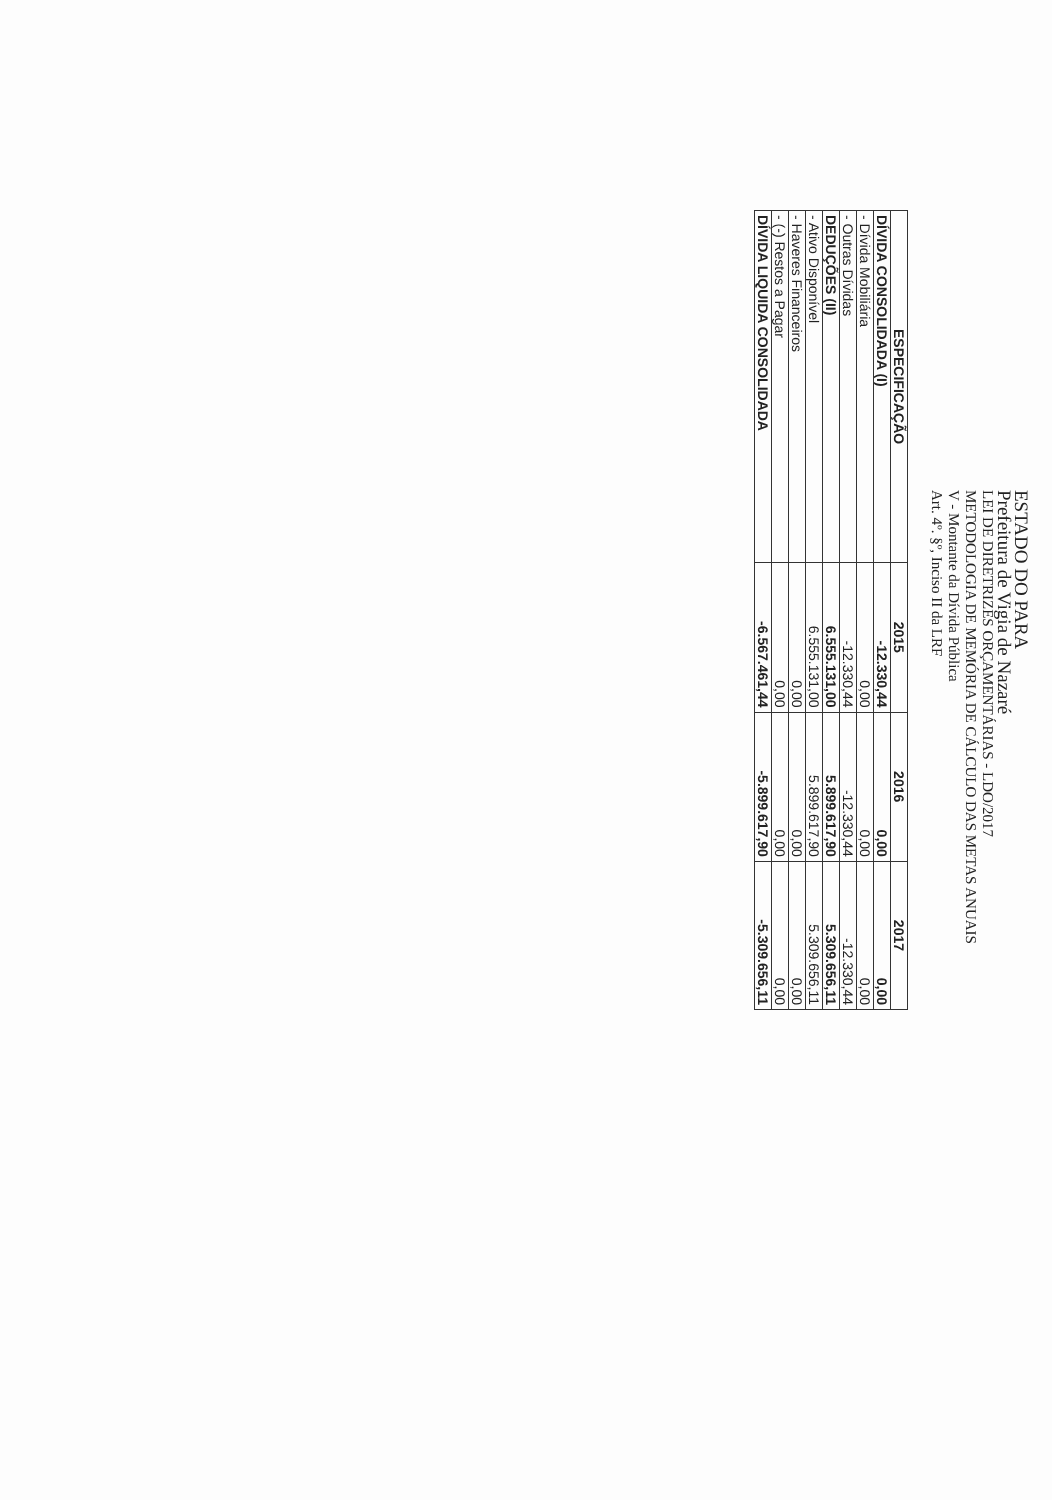ESTADO DO PARA
Prefeitura de Vigia de Nazaré
LEI DE DIRETRIZES ORÇAMENTÁRIAS - LDO/2017
METODOLOGIA DE MEMÓRIA DE CÁLCULO DAS METAS ANUAIS
V - Montante da Dívida Pública
Art. 4º. §º, Inciso II da LRF
| ESPECIFICAÇÃO | 2015 | 2016 | 2017 |
| --- | --- | --- | --- |
| DÍVIDA CONSOLIDADA (I) | -12.330,44 | 0,00 | 0,00 |
| - Dívida Mobiliária | 0,00 | 0,00 | 0,00 |
| - Outras Dívidas | -12.330,44 | -12.330,44 | -12.330,44 |
| DEDUÇÕES (II) | 6.555.131,00 | 5.899.617,90 | 5.309.656,11 |
| - Ativo Disponível | 6.555.131,00 | 5.899.617,90 | 5.309.656,11 |
| - Haveres Financeiros | 0,00 | 0,00 | 0,00 |
| - (-) Restos a Pagar | 0,00 | 0,00 | 0,00 |
| DÍVIDA LIQUIDA CONSOLIDADA | -6.567.461,44 | -5.899.617,90 | -5.309.656,11 |